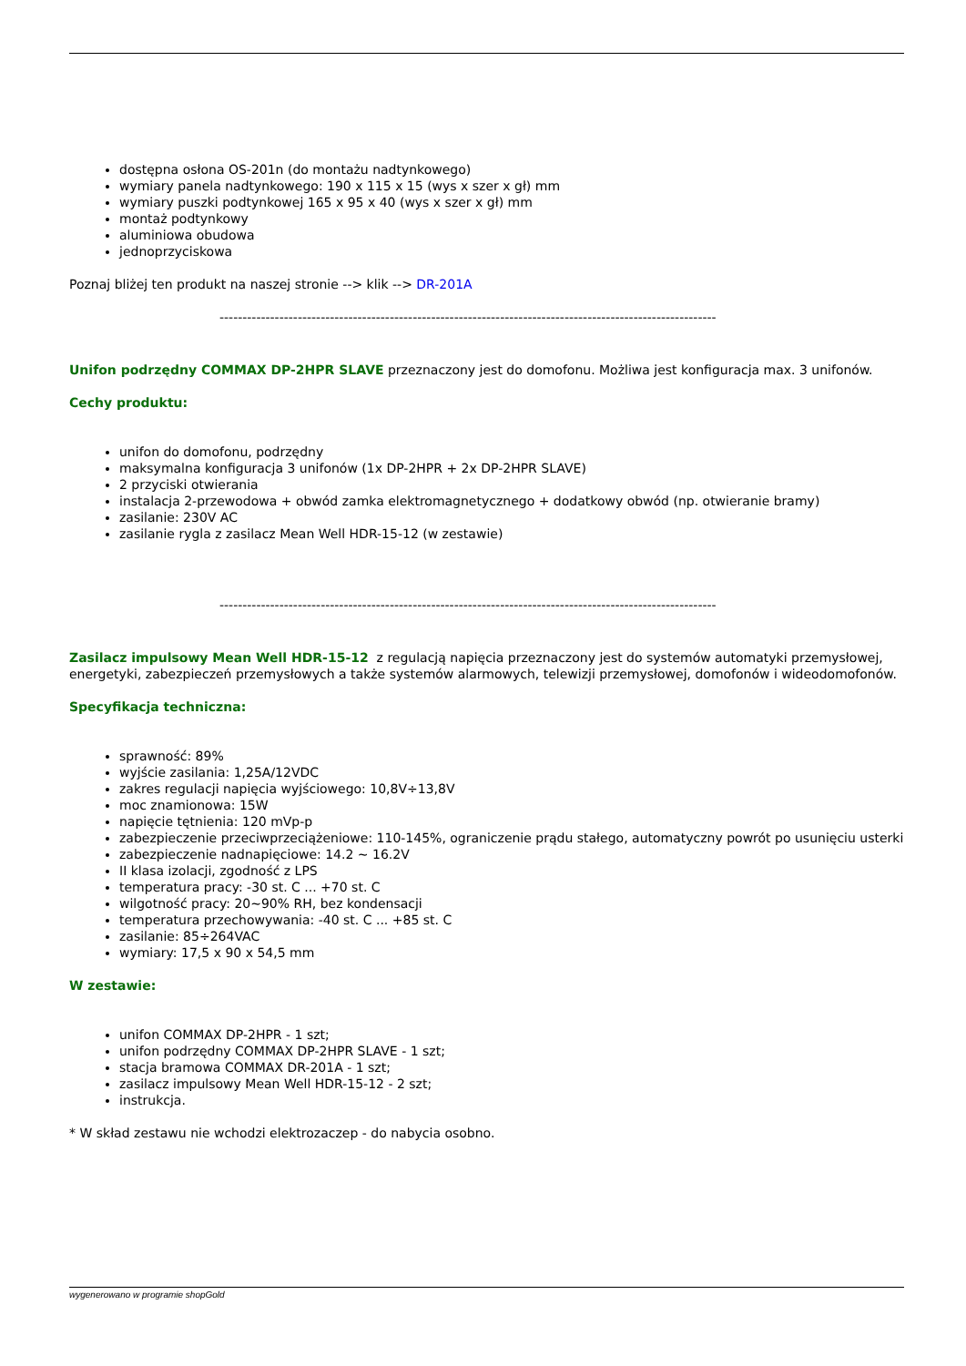dostępna osłona OS-201n (do montażu nadtynkowego)
wymiary panela nadtynkowego: 190 x 115 x 15 (wys x szer x gł) mm
wymiary puszki podtynkowej 165 x 95 x 40 (wys x szer x gł) mm
montaż podtynkowy
aluminiowa obudowa
jednoprzyciskowa
Poznaj bliżej ten produkt na naszej stronie --> klik --> DR-201A
------------------------------------------------------------------------------------------------------------
Unifon podrzędny COMMAX DP-2HPR SLAVE przeznaczony jest do domofonu. Możliwa jest konfiguracja max. 3 unifonów.
Cechy produktu:
unifon do domofonu, podrzędny
maksymalna konfiguracja 3 unifonów (1x DP-2HPR + 2x DP-2HPR SLAVE)
2 przyciski otwierania
instalacja 2-przewodowa + obwód zamka elektromagnetycznego + dodatkowy obwód (np. otwieranie bramy)
zasilanie: 230V AC
zasilanie rygla z zasilacz Mean Well HDR-15-12 (w zestawie)
------------------------------------------------------------------------------------------------------------
Zasilacz impulsowy Mean Well HDR-15-12 z regulacją napięcia przeznaczony jest do systemów automatyki przemysłowej, energetyki, zabezpieczeń przemysłowych a także systemów alarmowych, telewizji przemysłowej, domofonów i wideodomofonów.
Specyfikacja techniczna:
sprawność: 89%
wyjście zasilania: 1,25A/12VDC
zakres regulacji napięcia wyjściowego: 10,8V÷13,8V
moc znamionowa: 15W
napięcie tętnienia: 120 mVp-p
zabezpieczenie przeciwprzeciążeniowe: 110-145%, ograniczenie prądu stałego, automatyczny powrót po usunięciu usterki
zabezpieczenie nadnapięciowe: 14.2 ~ 16.2V
II klasa izolacji, zgodność z LPS
temperatura pracy: -30 st. C ... +70 st. C
wilgotność pracy: 20~90% RH, bez kondensacji
temperatura przechowywania: -40 st. C ... +85 st. C
zasilanie: 85÷264VAC
wymiary: 17,5 x 90 x 54,5 mm
W zestawie:
unifon COMMAX DP-2HPR - 1 szt;
unifon podrzędny COMMAX DP-2HPR SLAVE - 1 szt;
stacja bramowa COMMAX DR-201A - 1 szt;
zasilacz impulsowy Mean Well HDR-15-12 - 2 szt;
instrukcja.
* W skład zestawu nie wchodzi elektrozaczep - do nabycia osobno.
wygenerowano w programie shopGold